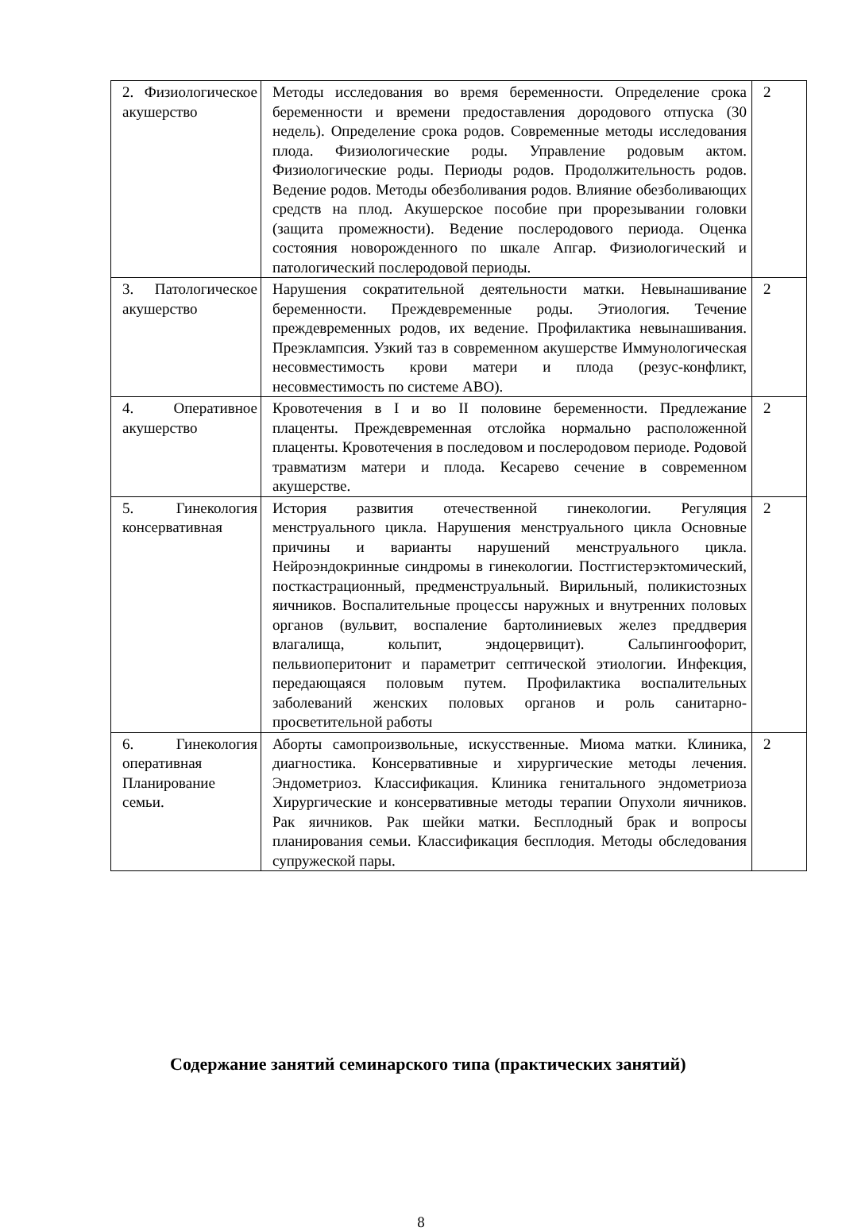| 2. Физиологическое акушерство | Методы исследования во время беременности. Определение срока беременности и времени предоставления дородового отпуска (30 недель). Определение срока родов. Современные методы исследования плода. Физиологические роды. Управление родовым актом. Физиологические роды. Периоды родов. Продолжительность родов. Ведение родов. Методы обезболивания родов. Влияние обезболивающих средств на плод. Акушерское пособие при прорезывании головки (защита промежности). Ведение послеродового периода. Оценка состояния новорожденного по шкале Апгар. Физиологический и патологический послеродовой периоды. | 2 |
| 3. Патологическое акушерство | Нарушения сократительной деятельности матки. Невынашивание беременности. Преждевременные роды. Этиология. Течение преждевременных родов, их ведение. Профилактика невынашивания. Преэклампсия. Узкий таз в современном акушерстве Иммунологическая несовместимость крови матери и плода (резус-конфликт, несовместимость по системе АВО). | 2 |
| 4. Оперативное акушерство | Кровотечения в I и во II половине беременности. Предлежание плаценты. Преждевременная отслойка нормально расположенной плаценты. Кровотечения в последовом и послеродовом периоде. Родовой травматизм матери и плода. Кесарево сечение в современном акушерстве. | 2 |
| 5. Гинекология консервативная | История развития отечественной гинекологии. Регуляция менструального цикла. Нарушения менструального цикла Основные причины и варианты нарушений менструального цикла. Нейроэндокринные синдромы в гинекологии. Постгистерэктомический, посткастрационный, предменструальный. Вирильный, поликистозных яичников. Воспалительные процессы наружных и внутренних половых органов (вульвит, воспаление бартолиниевых желез преддверия влагалища, кольпит, эндоцервицит). Сальпингоофорит, пельвиоперитонит и параметрит септической этиологии. Инфекция, передающаяся половым путем. Профилактика воспалительных заболеваний женских половых органов и роль санитарно-просветительной работы | 2 |
| 6. Гинекология оперативная Планирование семьи. | Аборты самопроизвольные, искусственные. Миома матки. Клиника, диагностика. Консервативные и хирургические методы лечения. Эндометриоз. Классификация. Клиника генитального эндометриоза Хирургические и консервативные методы терапии Опухоли яичников. Рак яичников. Рак шейки матки. Бесплодный брак и вопросы планирования семьи. Классификация бесплодия. Методы обследования супружеской пары. | 2 |
Содержание занятий семинарского типа (практических занятий)
8